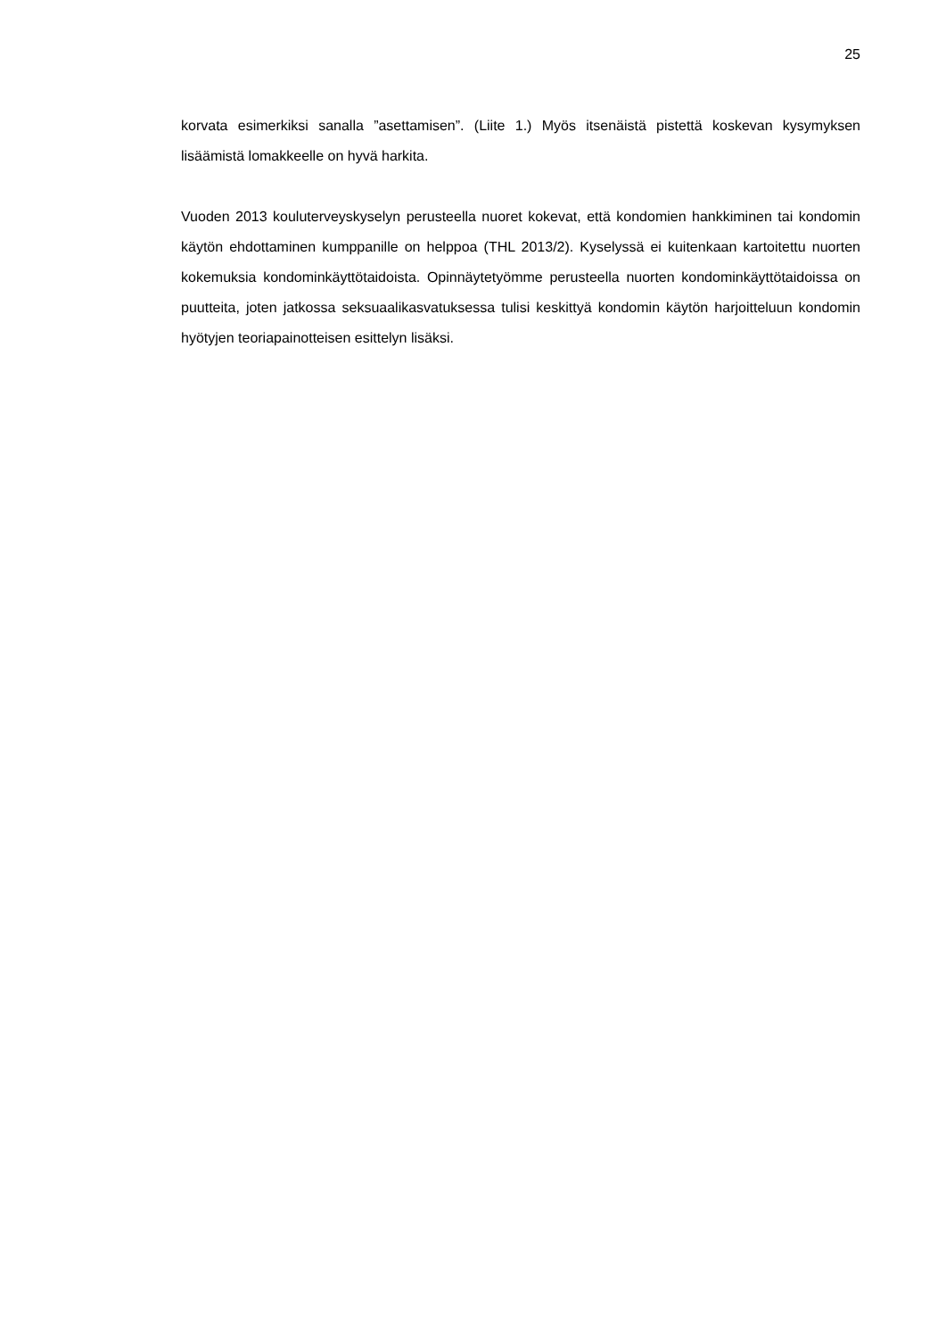25
korvata esimerkiksi sanalla ”asettamisen”. (Liite 1.) Myös itsenäistä pistettä koskevan kysymyksen lisäämistä lomakkeelle on hyvä harkita.
Vuoden 2013 kouluterveyskyselyn perusteella nuoret kokevat, että kondomien hankkiminen tai kondomin käytön ehdottaminen kumppanille on helppoa (THL 2013/2). Kyselyssä ei kuitenkaan kartoitettu nuorten kokemuksia kondominkäyttötaidoista. Opinnäytetyömme perusteella nuorten kondominkäyttötaidoissa on puutteita, joten jatkossa seksuaalikasvatuksessa tulisi keskittyä kondomin käytön harjoitteluun kondomin hyötyjen teoriapainotteisen esittelyn lisäksi.